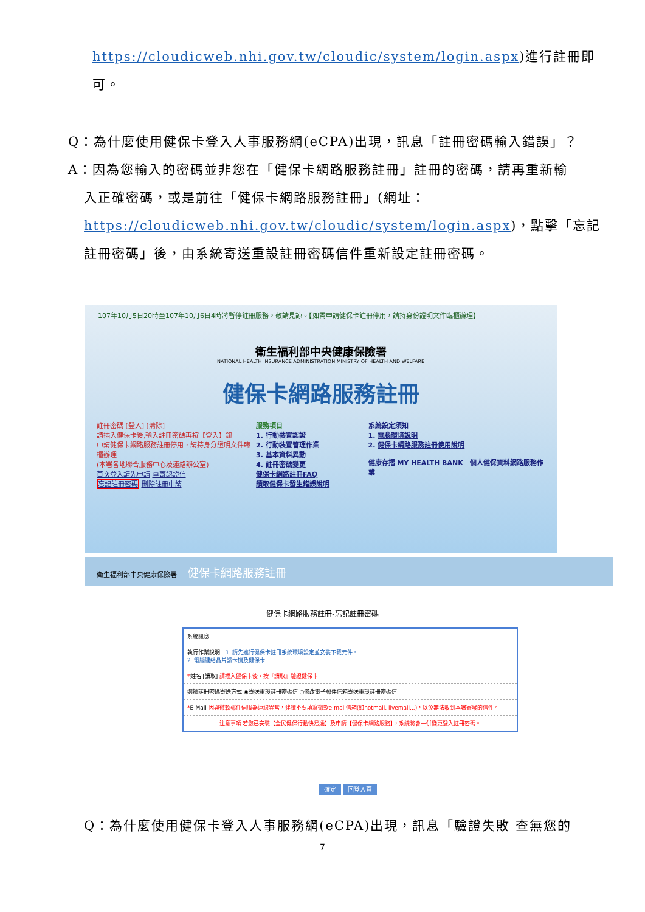https://cloudicweb.nhi.gov.tw/cloudic/system/login.aspx)進行註冊即
可。
Q：為什麼使用健保卡登入人事服務網(eCPA)出現，訊息「註冊密碼輸入錯誤」？
A：因為您輸入的密碼並非您在「健保卡網路服務註冊」註冊的密碼，請再重新輸
入正確密碼，或是前往「健保卡網路服務註冊」(網址：
https://cloudicweb.nhi.gov.tw/cloudic/system/login.aspx)，點擊「忘記
註冊密碼」後，由系統寄送重設註冊密碼信件重新設定註冊密碼。
107年10月5日20時至107年10月6日4時將暫停註冊服務，敬請見諒。【如需申請健保卡註冊停用，請持身份證明文件臨櫃辦理】
衛生福利部中央健康保險署
NATIONAL HEALTH INSURANCE ADMINISTRATION MINISTRY OF HEALTH AND WELFARE
健保卡網路服務註冊
註冊密碼 [登入] [清除]
請插入健保卡後,輸入註冊密碼再按【登入】鈕
申請健保卡網路服務註冊停用，請持身分證明文件臨櫃辦理
(本署各地聯合服務中心及連絡辦公室)
首次登入請先申請 重寄認證信
忘記註冊密碼 刪除註冊申請
服務項目
1. 行動裝置認證
2. 行動裝置管理作業
3. 基本資料異動
4. 註冊密碼變更
健保卡網路註冊FAQ
讀取健保卡發生錯誤說明
系統設定須知
1. 電腦環境說明
2. 健保卡網路服務註冊使用說明
健康存摺 MY HEALTH BANK　個人健保資料網路服務作業
衛生福利部中央健康保險署　健保卡網路服務註冊
健保卡網路服務註冊-忘記註冊密碼
系統訊息
執行作業說明　1. 請先進行健保卡註冊系統環境設定並安裝下載元件。
2. 電腦連結晶片讀卡機及健保卡
*姓名 [讀取] 請插入健保卡後，按『讀取』驗證健保卡
選擇註冊密碼寄送方式 ◉寄送重設註冊密碼信 ○修改電子郵件信箱寄送重設註冊密碼信
*E-Mail 因與微軟郵件伺服器連線異常，建議不要填寫微軟e-mail信箱(如hotmail, livemail...)，以免無法收到本署寄發的信件。
注意事項 若您已安裝【全民健保行動快易通】及申請【健保卡網路服務】，系統將會一併變更登入註冊密碼。
確定 回登入頁
Q：為什麼使用健保卡登入人事服務網(eCPA)出現，訊息「驗證失敗 查無您的
7